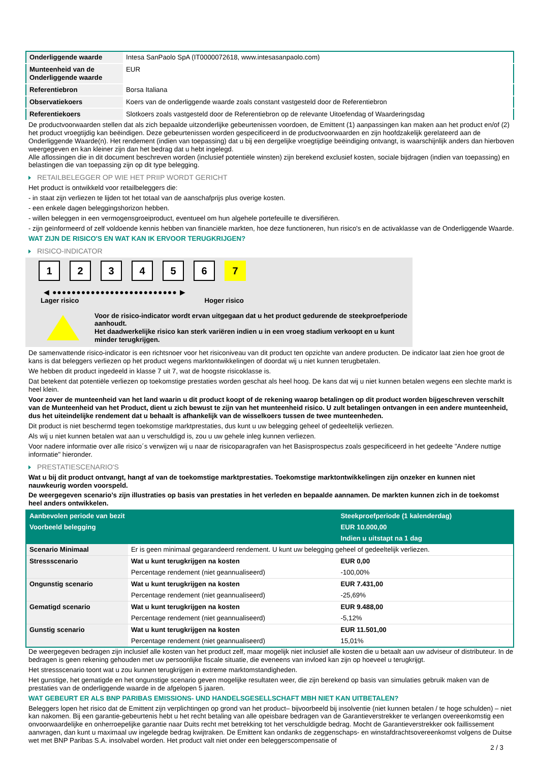| Onderliggende waarde | Intesa SanPaolo SpA (IT0000072618, www.intesasanpaolo.com) |
| Munteenheid van de Onderliggende waarde | EUR |
| Referentiebron | Borsa Italiana |
| Observatiekoers | Koers van de onderliggende waarde zoals constant vastgesteld door de Referentiebron |
| Referentiekoers | Slotkoers zoals vastgesteld door de Referentiebron op de relevante Uitoefendag of Waarderingsdag |
De productvoorwaarden stellen dat als zich bepaalde uitzonderlijke gebeurtenissen voordoen, de Emittent (1) aanpassingen kan maken aan het product en/of (2) het product vroegtijdig kan beëindigen. Deze gebeurtenissen worden gespecificeerd in de productvoorwaarden en zijn hoofdzakelijk gerelateerd aan de Onderliggende Waarde(n). Het rendement (indien van toepassing) dat u bij een dergelijke vroegtijdige beëindiging ontvangt, is waarschijnlijk anders dan hierboven weergegeven en kan kleiner zijn dan het bedrag dat u hebt ingelegd.
Alle aflossingen die in dit document beschreven worden (inclusief potentiële winsten) zijn berekend exclusief kosten, sociale bijdragen (indien van toepassing) en belastingen die van toepassing zijn op dit type belegging.
RETAILBELEGGER OP WIE HET PRIIP WORDT GERICHT
Het product is ontwikkeld voor retailbeleggers die:
- in staat zijn verliezen te lijden tot het totaal van de aanschafprijs plus overige kosten.
- een enkele dagen beleggingshorizon hebben.
- willen beleggen in een vermogensgroeiproduct, eventueel om hun algehele portefeuille te diversifiëren.
- zijn geïnformeerd of zelf voldoende kennis hebben van financiële markten, hoe deze functioneren, hun risico's en de activaklasse van de Onderliggende Waarde.
WAT ZIJN DE RISICO'S EN WAT KAN IK ERVOOR TERUGKRIJGEN?
RISICO-INDICATOR
1 2 3 4 5 6 7
◀ ●●●●●●●●●●●●●●●●●●●●●●●●●● ▶
Lager risico Hoger risico
Voor de risico-indicator wordt ervan uitgegaan dat u het product gedurende de steekproefperiode aanhoudt.
Het daadwerkelijke risico kan sterk variëren indien u in een vroeg stadium verkoopt en u kunt minder terugkrijgen.
De samenvattende risico-indicator is een richtsnoer voor het risiconiveau van dit product ten opzichte van andere producten. De indicator laat zien hoe groot de kans is dat beleggers verliezen op het product wegens marktontwikkelingen of doordat wij u niet kunnen terugbetalen.
We hebben dit product ingedeeld in klasse 7 uit 7, wat de hoogste risicoklasse is.
Dat betekent dat potentiële verliezen op toekomstige prestaties worden geschat als heel hoog. De kans dat wij u niet kunnen betalen wegens een slechte markt is heel klein.
Voor zover de munteenheid van het land waarin u dit product koopt of de rekening waarop betalingen op dit product worden bijgeschreven verschilt van de Munteenheid van het Product, dient u zich bewust te zijn van het munteenheid risico. U zult betalingen ontvangen in een andere munteenheid, dus het uiteindelijke rendement dat u behaalt is afhankelijk van de wisselkoers tussen de twee munteenheden.
Dit product is niet beschermd tegen toekomstige marktprestaties, dus kunt u uw belegging geheel of gedeeltelijk verliezen.
Als wij u niet kunnen betalen wat aan u verschuldigd is, zou u uw gehele inleg kunnen verliezen.
Voor nadere informatie over alle risico´s verwijzen wij u naar de risicoparagrafen van het Basisprospectus zoals gespecificeerd in het gedeelte "Andere nuttige informatie" hieronder.
PRESTATIESCENARIO'S
Wat u bij dit product ontvangt, hangt af van de toekomstige marktprestaties. Toekomstige marktontwikkelingen zijn onzeker en kunnen niet nauwkeurig worden voorspeld.
De weergegeven scenario’s zijn illustraties op basis van prestaties in het verleden en bepaalde aannamen. De markten kunnen zich in de toekomst heel anders ontwikkelen.
| Aanbevolen periode van bezit | | Steekproefperiode (1 kalenderdag) |
| Voorbeeld belegging | | EUR 10.000,00 |
| | | Indien u uitstapt na 1 dag |
| Scenario Minimaal | Er is geen minimaal gegarandeerd rendement. U kunt uw belegging geheel of gedeeltelijk verliezen. | |
| Stressscenario | Wat u kunt terugkrijgen na kosten | EUR 0,00 |
| | Percentage rendement (niet geannualiseerd) | -100,00% |
| Ongunstig scenario | Wat u kunt terugkrijgen na kosten | EUR 7.431,00 |
| | Percentage rendement (niet geannualiseerd) | -25,69% |
| Gematigd scenario | Wat u kunt terugkrijgen na kosten | EUR 9.488,00 |
| | Percentage rendement (niet geannualiseerd) | -5,12% |
| Gunstig scenario | Wat u kunt terugkrijgen na kosten | EUR 11.501,00 |
| | Percentage rendement (niet geannualiseerd) | 15,01% |
De weergegeven bedragen zijn inclusief alle kosten van het product zelf, maar mogelijk niet inclusief alle kosten die u betaalt aan uw adviseur of distributeur. In de bedragen is geen rekening gehouden met uw persoonlijke fiscale situatie, die eveneens van invloed kan zijn op hoeveel u terugkrijgt.
Het stressscenario toont wat u zou kunnen terugkrijgen in extreme marktomstandigheden.
Het gunstige, het gematigde en het ongunstige scenario geven mogelijke resultaten weer, die zijn berekend op basis van simulaties gebruik maken van de prestaties van de onderliggende waarde in de afgelopen 5 jaaren.
WAT GEBEURT ER ALS BNP PARIBAS EMISSIONS- UND HANDELSGESELLSCHAFT MBH NIET KAN UITBETALEN?
Beleggers lopen het risico dat de Emittent zijn verplichtingen op grond van het product– bijvoorbeeld bij insolventie (niet kunnen betalen / te hoge schulden) – niet kan nakomen. Bij een garantie-gebeurtenis hebt u het recht betaling van alle opeisbare bedragen van de Garantieverstrekker te verlangen overeenkomstig een onvoorwaardelijke en onherroepelijke garantie naar Duits recht met betrekking tot het verschuldigde bedrag. Mocht de Garantieverstrekker ook faillissement aanvragen, dan kunt u maximaal uw ingelegde bedrag kwijtraken. De Emittent kan ondanks de zeggenschaps- en winstafdrachtsovereenkomst volgens de Duitse wet met BNP Paribas S.A. insolvabel worden. Het product valt niet onder een beleggerscompensatie of
2 / 3